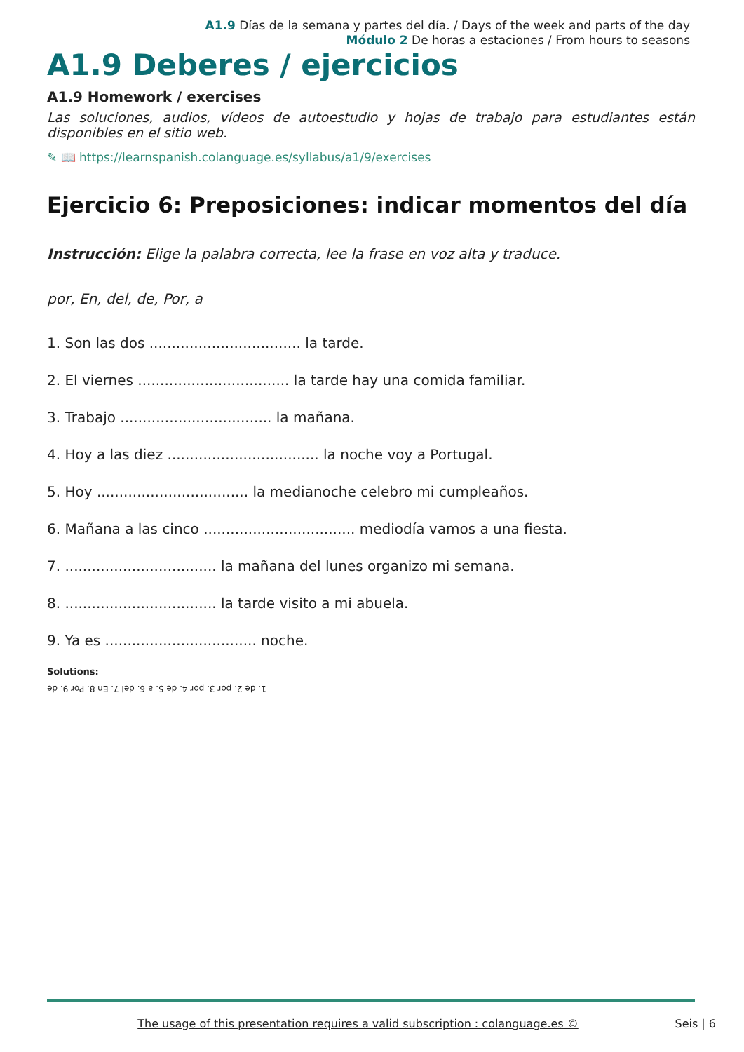A1.9 Días de la semana y partes del día. / Days of the week and parts of the day
Módulo 2 De horas a estaciones / From hours to seasons
A1.9 Deberes / ejercicios
A1.9 Homework / exercises
Las soluciones, audios, vídeos de autoestudio y hojas de trabajo para estudiantes están disponibles en el sitio web.
✎ 📖 https://learnspanish.colanguage.es/syllabus/a1/9/exercises
Ejercicio 6: Preposiciones: indicar momentos del día
Instrucción: Elige la palabra correcta, lee la frase en voz alta y traduce.
por, En, del, de, Por, a
1. Son las dos .................................. la tarde.
2. El viernes .................................. la tarde hay una comida familiar.
3. Trabajo .................................. la mañana.
4. Hoy a las diez .................................. la noche voy a Portugal.
5. Hoy .................................. la medianoche celebro mi cumpleaños.
6. Mañana a las cinco .................................. mediodía vamos a una fiesta.
7. .................................. la mañana del lunes organizo mi semana.
8. .................................. la tarde visito a mi abuela.
9. Ya es .................................. noche.
Solutions:
1. de 2. por 3. por 4. de 5. a 6. del 7. En 8. Por 9. de
The usage of this presentation requires a valid subscription : colanguage.es ©
Seis | 6